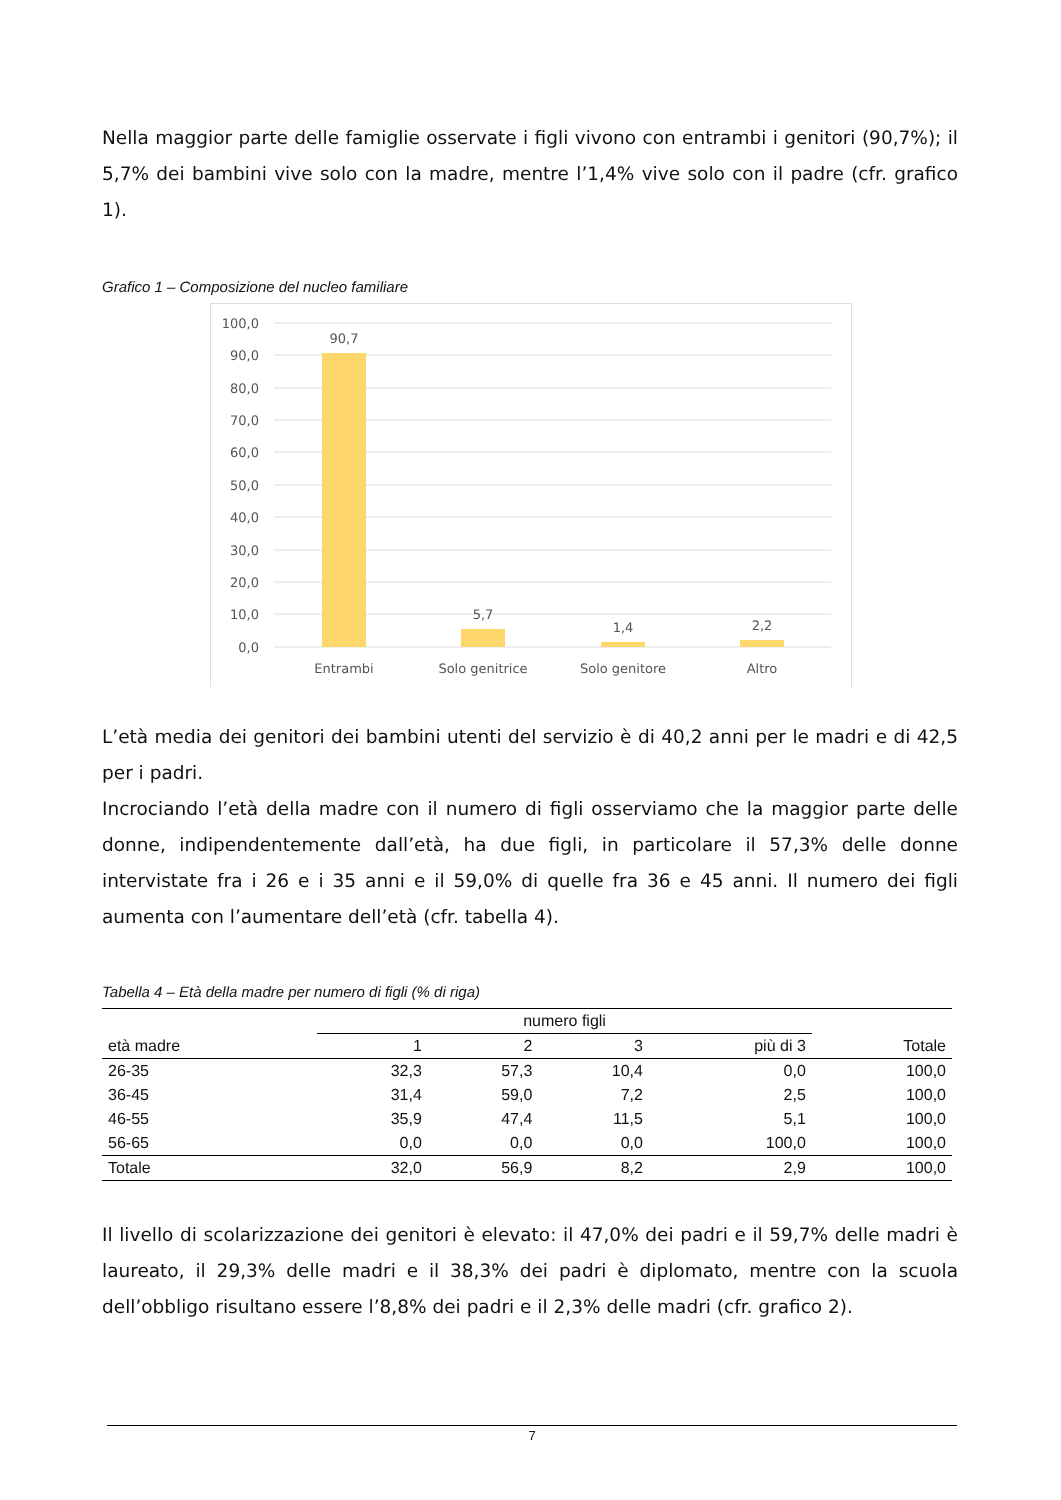Nella maggior parte delle famiglie osservate i figli vivono con entrambi i genitori (90,7%); il 5,7% dei bambini vive solo con la madre, mentre l’1,4% vive solo con il padre (cfr. grafico 1).
Grafico 1 – Composizione del nucleo familiare
100,0
90,0
80,0
70,0
60,0
50,0
40,0
30,0
20,0
10,0
0,0
90,7
5,7
1,4
2,2
Entrambi
Solo genitrice
Solo genitore
Altro
L’età media dei genitori dei bambini utenti del servizio è di 40,2 anni per le madri e di 42,5 per i padri.
Incrociando l’età della madre con il numero di figli osserviamo che la maggior parte delle donne, indipendentemente dall’età, ha due figli, in particolare il 57,3% delle donne intervistate fra i 26 e i 35 anni e il 59,0% di quelle fra 36 e 45 anni. Il numero dei figli aumenta con l’aumentare dell’età (cfr. tabella 4).
Tabella 4 – Età della madre per numero di figli (% di riga)
| | numero figli | | | | |
| --- | --- | --- | --- | --- | --- |
| età madre | 1 | 2 | 3 | più di 3 | Totale |
| 26-35 | 32,3 | 57,3 | 10,4 | 0,0 | 100,0 |
| 36-45 | 31,4 | 59,0 | 7,2 | 2,5 | 100,0 |
| 46-55 | 35,9 | 47,4 | 11,5 | 5,1 | 100,0 |
| 56-65 | 0,0 | 0,0 | 0,0 | 100,0 | 100,0 |
| Totale | 32,0 | 56,9 | 8,2 | 2,9 | 100,0 |
Il livello di scolarizzazione dei genitori è elevato: il 47,0% dei padri e il 59,7% delle madri è laureato, il 29,3% delle madri e il 38,3% dei padri è diplomato, mentre con la scuola dell’obbligo risultano essere l’8,8% dei padri e il 2,3% delle madri (cfr. grafico 2).
7